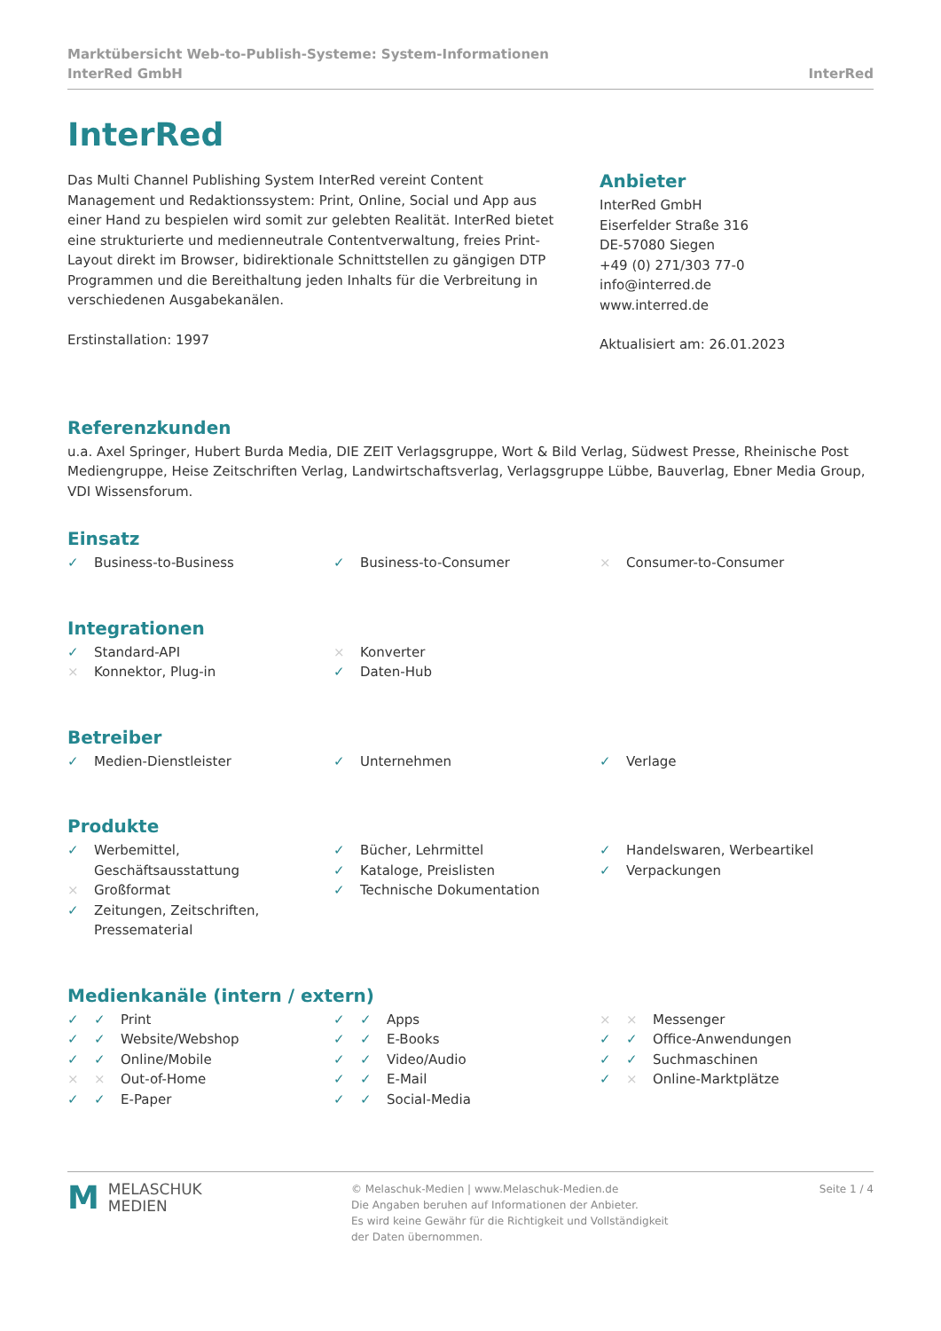Marktübersicht Web-to-Publish-Systeme: System-Informationen
InterRed GmbH InterRed
InterRed
Das Multi Channel Publishing System InterRed vereint Content Management und Redaktionssystem: Print, Online, Social und App aus einer Hand zu bespielen wird somit zur gelebten Realität. InterRed bietet eine strukturierte und medienneutrale Contentverwaltung, freies Print-Layout direkt im Browser, bidirektionale Schnittstellen zu gängigen DTP Programmen und die Bereithaltung jeden Inhalts für die Verbreitung in verschiedenen Ausgabekanälen.
Erstinstallation: 1997
Anbieter
InterRed GmbH
Eiserfelder Straße 316
DE-57080 Siegen
+49 (0) 271/303 77-0
info@interred.de
www.interred.de
Aktualisiert am: 26.01.2023
Referenzkunden
u.a. Axel Springer, Hubert Burda Media, DIE ZEIT Verlagsgruppe, Wort & Bild Verlag, Südwest Presse, Rheinische Post Mediengruppe, Heise Zeitschriften Verlag, Landwirtschaftsverlag, Verlagsgruppe Lübbe, Bauverlag, Ebner Media Group, VDI Wissensforum.
Einsatz
✓ Business-to-Business
✓ Business-to-Consumer
× Consumer-to-Consumer
Integrationen
✓ Standard-API
× Konnektor, Plug-in
× Konverter
✓ Daten-Hub
Betreiber
✓ Medien-Dienstleister
✓ Unternehmen
✓ Verlage
Produkte
✓ Werbemittel,
Geschäftsausstattung
× Großformat
✓ Zeitungen, Zeitschriften,
Pressematerial
✓ Bücher, Lehrmittel
✓ Kataloge, Preislisten
✓ Technische Dokumentation
✓ Handelswaren, Werbeartikel
✓ Verpackungen
Medienkanäle (intern / extern)
✓ ✓ Print
✓ ✓ Website/Webshop
✓ ✓ Online/Mobile
× × Out-of-Home
✓ ✓ E-Paper
✓ ✓ Apps
✓ ✓ E-Books
✓ ✓ Video/Audio
✓ ✓ E-Mail
✓ ✓ Social-Media
× × Messenger
✓ ✓ Office-Anwendungen
✓ ✓ Suchmaschinen
✓ × Online-Marktplätze
M MELASCHUK
MEDIEN
© Melaschuk-Medien | www.Melaschuk-Medien.de
Die Angaben beruhen auf Informationen der Anbieter.
Es wird keine Gewähr für die Richtigkeit und Vollständigkeit
der Daten übernommen.
Seite 1 / 4